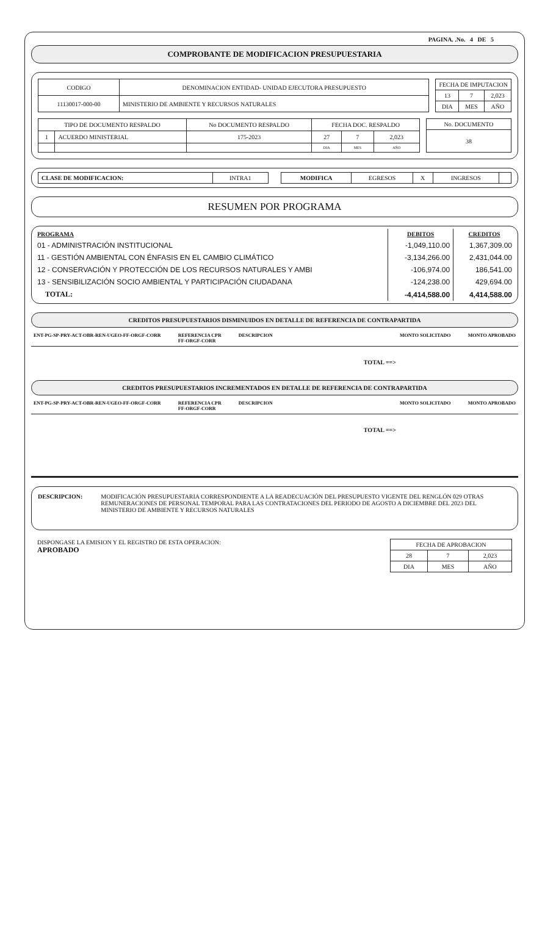PAGINA. .No. 4 DE 5
COMPROBANTE DE MODIFICACION PRESUPUESTARIA
| CODIGO | DENOMINACION ENTIDAD- UNIDAD EJECUTORA PRESUPUESTO |
| --- | --- |
| 11130017-000-00 | MINISTERIO DE AMBIENTE Y RECURSOS NATURALES |
| FECHA DE IMPUTACION | | |
| --- | --- | --- |
| 13 | 7 | 2,023 |
| DIA | MES | AÑO |
| TIPO DE DOCUMENTO RESPALDO | | No DOCUMENTO RESPALDO | FECHA DOC. RESPALDO | | |
| --- | --- | --- | --- | --- | --- |
| 1 | ACUERDO MINISTERIAL | 175-2023 | 27 | 7 | 2,023 |
| | | | DIA | MES | AÑO |
| No. DOCUMENTO |
| --- |
| 38 |
| CLASE DE MODIFICACION: | INTRA1 |
| MODIFICA | EGRESOS | X | INGRESOS | |
RESUMEN POR PROGRAMA
| PROGRAMA | DEBITOS | CREDITOS |
| 01 - ADMINISTRACIÓN INSTITUCIONAL | -1,049,110.00 | 1,367,309.00 |
| 11 - GESTIÓN AMBIENTAL CON ÉNFASIS EN EL CAMBIO CLIMÁTICO | -3,134,266.00 | 2,431,044.00 |
| 12 - CONSERVACIÓN Y PROTECCIÓN DE LOS RECURSOS NATURALES Y AMBI | -106,974.00 | 186,541.00 |
| 13 - SENSIBILIZACIÓN SOCIO AMBIENTAL Y PARTICIPACIÓN CIUDADANA | -124,238.00 | 429,694.00 |
| TOTAL: | -4,414,588.00 | 4,414,588.00 |
CREDITOS PRESUPUESTARIOS DISMINUIDOS EN DETALLE DE REFERENCIA DE CONTRAPARTIDA
ENT-PG-SP-PRY-ACT-OBR-REN-UGEO-FF-ORGF-CORR REFERENCIA CPR
FF-ORGF-CORR DESCRIPCION MONTO SOLICITADO MONTO APROBADO
TOTAL ==>
CREDITOS PRESUPUESTARIOS INCREMENTADOS EN DETALLE DE REFERENCIA DE CONTRAPARTIDA
ENT-PG-SP-PRY-ACT-OBR-REN-UGEO-FF-ORGF-CORR REFERENCIA CPR
FF-ORGF-CORR DESCRIPCION MONTO SOLICITADO MONTO APROBADO
TOTAL ==>
DESCRIPCION: MODIFICACIÓN PRESUPUESTARIA CORRESPONDIENTE A LA READECUACIÓN DEL PRESUPUESTO VIGENTE DEL RENGLÓN 029 OTRAS REMUNERACIONES DE PERSONAL TEMPORAL PARA LAS CONTRATACIONES DEL PERIODO DE AGOSTO A DICIEMBRE DEL 2023 DEL MINISTERIO DE AMBIENTE Y RECURSOS NATURALES
DISPONGASE LA EMISION Y EL REGISTRO DE ESTA OPERACION:
APROBADO
| FECHA DE APROBACION | | |
| --- | --- | --- |
| 28 | 7 | 2,023 |
| DIA | MES | AÑO |